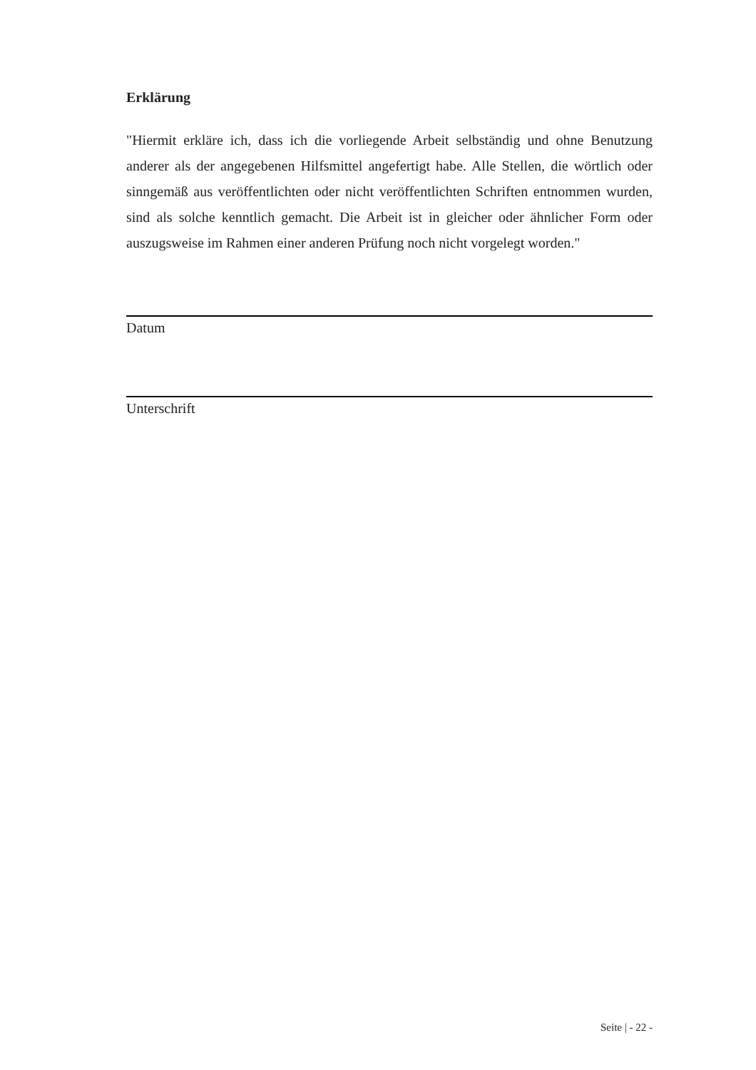Erklärung
"Hiermit erkläre ich, dass ich die vorliegende Arbeit selbständig und ohne Benutzung anderer als der angegebenen Hilfsmittel angefertigt habe. Alle Stellen, die wörtlich oder sinngemäß aus veröffentlichten oder nicht veröffentlichten Schriften entnommen wurden, sind als solche kenntlich gemacht. Die Arbeit ist in gleicher oder ähnlicher Form oder auszugsweise im Rahmen einer anderen Prüfung noch nicht vorgelegt worden."
Datum
Unterschrift
Seite | - 22 -